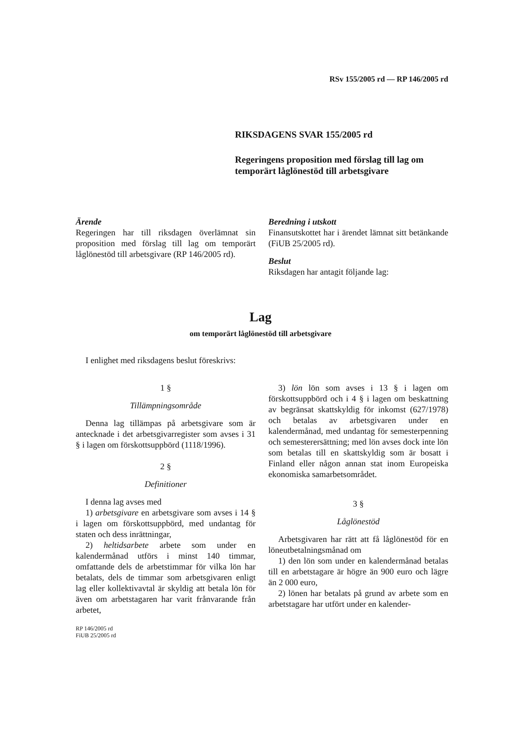RSv 155/2005 rd — RP 146/2005 rd
RIKSDAGENS SVAR 155/2005 rd
Regeringens proposition med förslag till lag om temporärt låglönestöd till arbetsgivare
Ärende
Regeringen har till riksdagen överlämnat sin proposition med förslag till lag om temporärt låglönestöd till arbetsgivare (RP 146/2005 rd).
Beredning i utskott
Finansutskottet har i ärendet lämnat sitt betänkande (FiUB 25/2005 rd).
Beslut
Riksdagen har antagit följande lag:
Lag
om temporärt låglönestöd till arbetsgivare
I enlighet med riksdagens beslut föreskrivs:
1 §
Tillämpningsområde
Denna lag tillämpas på arbetsgivare som är antecknade i det arbetsgivarregister som avses i 31 § i lagen om förskottsuppbörd (1118/1996).
2 §
Definitioner
I denna lag avses med
1) arbetsgivare en arbetsgivare som avses i 14 § i lagen om förskottsuppbörd, med undantag för staten och dess inrättningar,
2) heltidsarbete arbete som under en kalendermånad utförs i minst 140 timmar, omfattande dels de arbetstimmar för vilka lön har betalats, dels de timmar som arbetsgivaren enligt lag eller kollektivavtal är skyldig att betala lön för även om arbetstagaren har varit frånvarande från arbetet,
RP 146/2005 rd
FiUB 25/2005 rd
3) lön lön som avses i 13 § i lagen om förskottsuppbörd och i 4 § i lagen om beskattning av begränsat skattskyldig för inkomst (627/1978) och betalas av arbetsgivaren under en kalendermånad, med undantag för semesterpenning och semesterersättning; med lön avses dock inte lön som betalas till en skattskyldig som är bosatt i Finland eller någon annan stat inom Europeiska ekonomiska samarbetsområdet.
3 §
Låglönestöd
Arbetsgivaren har rätt att få låglönestöd för en löneutbetalningsmånad om
1) den lön som under en kalendermånad betalas till en arbetstagare är högre än 900 euro och lägre än 2 000 euro,
2) lönen har betalats på grund av arbete som en arbetstagare har utfört under en kalender-